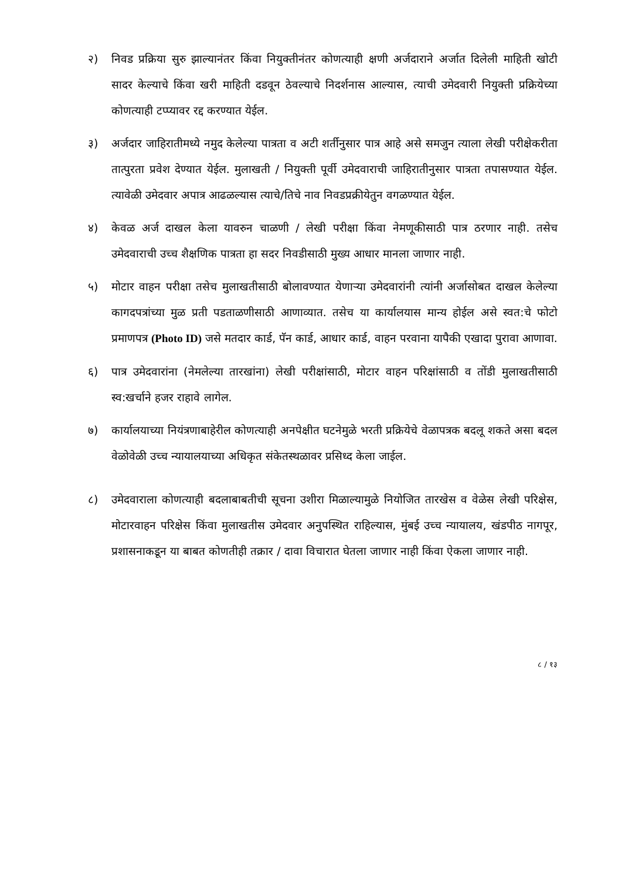२) निवड प्रक्रिया सुरु झाल्यानंतर किंवा नियुक्तीनंतर कोणत्याही क्षणी अर्जदाराने अर्जात दिलेली माहिती खोटी सादर केल्याचे किंवा खरी माहिती दडवून ठेवल्याचे निदर्शनास आल्यास, त्याची उमेदवारी नियुक्ती प्रक्रियेच्या कोणत्याही टप्प्यावर रद्द करण्यात येईल.
३) अर्जदार जाहिरातीमध्ये नमुद केलेल्या पात्रता व अटी शर्तीनुसार पात्र आहे असे समजुन त्याला लेखी परीक्षेकरीता तात्पुरता प्रवेश देण्यात येईल. मुलाखती / नियुक्ती पूर्वी उमेदवाराची जाहिरातीनुसार पात्रता तपासण्यात येईल. त्यावेळी उमेदवार अपात्र आढळल्यास त्याचे/तिचे नाव निवडप्रक्रीयेतुन वगळण्यात येईल.
४) केवळ अर्ज दाखल केला यावरुन चाळणी / लेखी परीक्षा किंवा नेमणूकीसाठी पात्र ठरणार नाही. तसेच उमेदवाराची उच्च शैक्षणिक पात्रता हा सदर निवडीसाठी मुख्य आधार मानला जाणार नाही.
५) मोटार वाहन परीक्षा तसेच मुलाखतीसाठी बोलावण्यात येणाऱ्या उमेदवारांनी त्यांनी अर्जासोबत दाखल केलेल्या कागदपत्रांच्या मुळ प्रती पडताळणीसाठी आणाव्यात. तसेच या कार्यालयास मान्य होईल असे स्वत:चे फोटो प्रमाणपत्र (Photo ID) जसे मतदार कार्ड, पॅन कार्ड, आधार कार्ड, वाहन परवाना यापैकी एखादा पुरावा आणावा.
६) पात्र उमेदवारांना (नेमलेल्या तारखांना) लेखी परीक्षांसाठी, मोटार वाहन परिक्षांसाठी व तोंडी मुलाखतीसाठी स्व:खर्चाने हजर राहावे लागेल.
७) कार्यालयाच्या नियंत्रणाबाहेरील कोणत्याही अनपेक्षीत घटनेमुळे भरती प्रक्रियेचे वेळापत्रक बदलू शकते असा बदल वेळोवेळी उच्च न्यायालयाच्या अधिकृत संकेतस्थळावर प्रसिध्द केला जाईल.
८) उमेदवाराला कोणत्याही बदलाबाबतीची सूचना उशीरा मिळाल्यामुळे नियोजित तारखेस व वेळेस लेखी परिक्षेस, मोटारवाहन परिक्षेस किंवा मुलाखतीस उमेदवार अनुपस्थित राहिल्यास, मुंबई उच्च न्यायालय, खंडपीठ नागपूर, प्रशासनाकडून या बाबत कोणतीही तक्रार / दावा विचारात घेतला जाणार नाही किंवा ऐकला जाणार नाही.
८ / १३